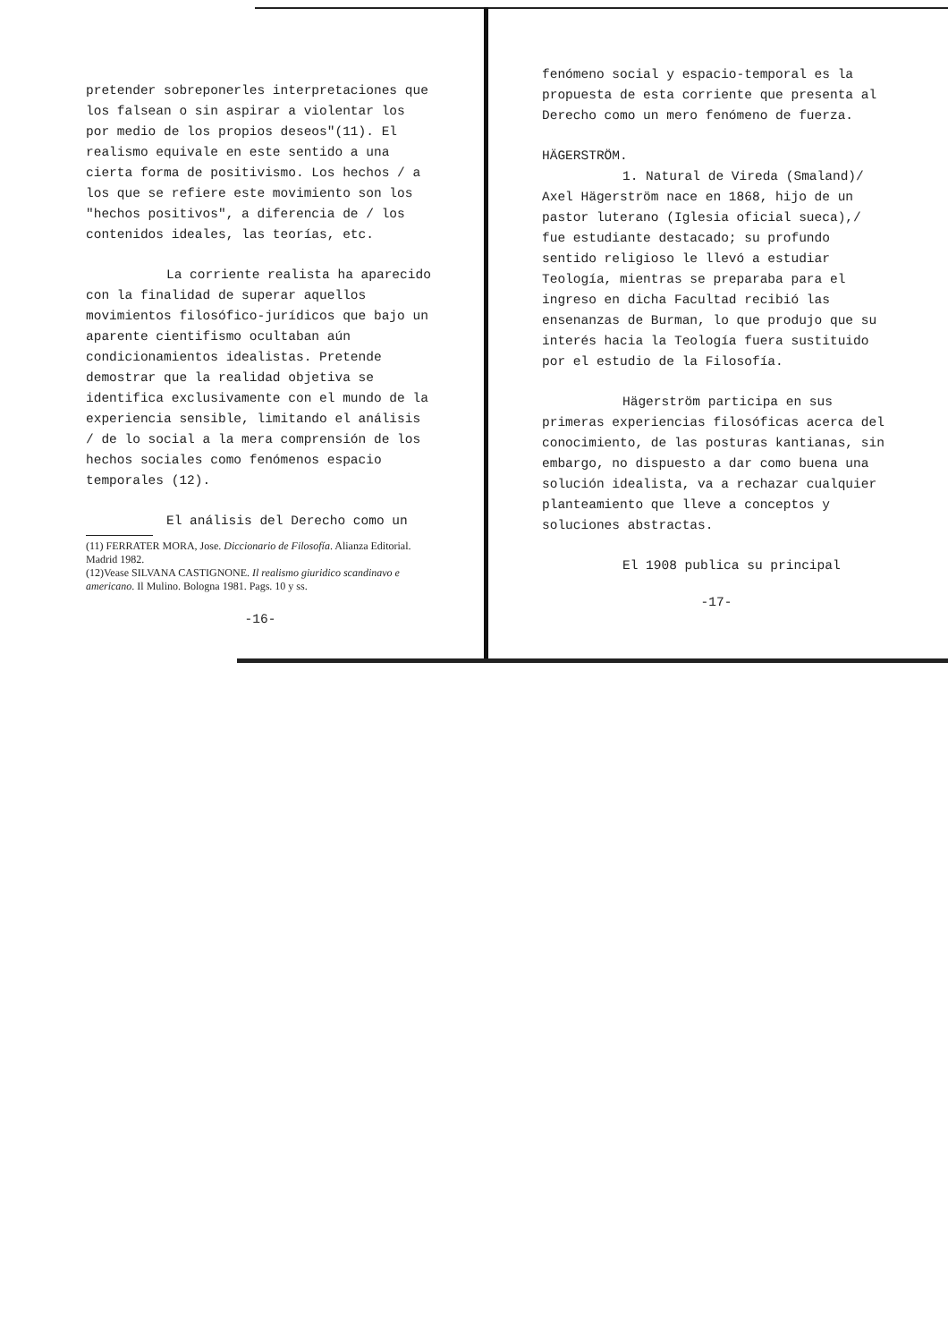pretender sobreponerles interpretaciones que los falsean o sin aspirar a violentar los por medio de los propios deseos"(11). El realismo equivale en este sentido a una cierta forma de positivismo. Los hechos / a los que se refiere este movimiento son los "hechos positivos", a diferencia de / los contenidos ideales, las teorías, etc.
La corriente realista ha aparecido con la finalidad de superar aquellos movimientos filosófico-jurídicos que bajo un aparente cientifismo ocultaban aún condicionamientos idealistas. Pretende demostrar que la realidad objetiva se identifica exclusivamente con el mundo de la experiencia sensible, limitando el análisis / de lo social a la mera comprensión de los hechos sociales como fenómenos espacio temporales (12).
El análisis del Derecho como un
(11) FERRATER MORA, Jose. Diccionario de Filosofía. Alianza Editorial. Madrid 1982.
(12)Vease SILVANA CASTIGNONE. Il realismo giuridico scandinavo e americano. Il Mulino. Bologna 1981. Pags. 10 y ss.
-16-
fenómeno social y espacio-temporal es la propuesta de esta corriente que presenta al Derecho como un mero fenómeno de fuerza.
HÄGERSTRÖM.
1. Natural de Vireda (Smaland)/ Axel Hägerström nace en 1868, hijo de un pastor luterano (Iglesia oficial sueca),/ fue estudiante destacado; su profundo sentido religioso le llevó a estudiar Teología, mientras se preparaba para el ingreso en dicha Facultad recibió las ensenanzas de Burman, lo que produjo que su interés hacia la Teología fuera sustituido por el estudio de la Filosofía.
Hägerström participa en sus primeras experiencias filosóficas acerca del conocimiento, de las posturas kantianas, sin embargo, no dispuesto a dar como buena una solución idealista, va a rechazar cualquier planteamiento que lleve a conceptos y soluciones abstractas.
El 1908 publica su principal
-17-